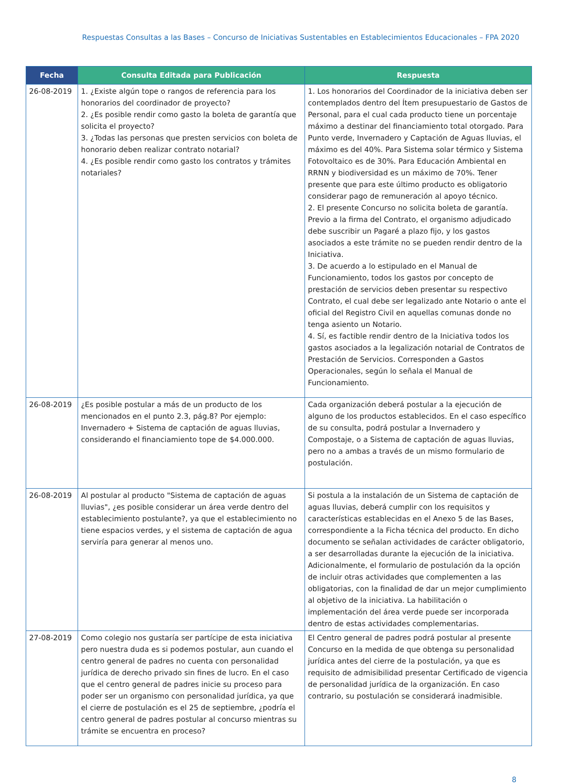Respuestas Consultas a las Bases – Concurso de Iniciativas Sustentables en Establecimientos Educacionales – FPA 2020
| Fecha | Consulta Editada para Publicación | Respuesta |
| --- | --- | --- |
| 26-08-2019 | 1. ¿Existe algún tope o rangos de referencia para los honorarios del coordinador de proyecto? 2. ¿Es posible rendir como gasto la boleta de garantía que solicita el proyecto? 3. ¿Todas las personas que presten servicios con boleta de honorario deben realizar contrato notarial? 4. ¿Es posible rendir como gasto los contratos y trámites notariales? | 1. Los honorarios del Coordinador de la iniciativa deben ser contemplados dentro del Ítem presupuestario de Gastos de Personal, para el cual cada producto tiene un porcentaje máximo a destinar del financiamiento total otorgado. Para Punto verde, Invernadero y Captación de Aguas lluvias, el máximo es del 40%. Para Sistema solar térmico y Sistema Fotovoltaico es de 30%. Para Educación Ambiental en RRNN y biodiversidad es un máximo de 70%. Tener presente que para este último producto es obligatorio considerar pago de remuneración al apoyo técnico. 2. El presente Concurso no solicita boleta de garantía. Previo a la firma del Contrato, el organismo adjudicado debe suscribir un Pagaré a plazo fijo, y los gastos asociados a este trámite no se pueden rendir dentro de la Iniciativa. 3. De acuerdo a lo estipulado en el Manual de Funcionamiento, todos los gastos por concepto de prestación de servicios deben presentar su respectivo Contrato, el cual debe ser legalizado ante Notario o ante el oficial del Registro Civil en aquellas comunas donde no tenga asiento un Notario. 4. Sí, es factible rendir dentro de la Iniciativa todos los gastos asociados a la legalización notarial de Contratos de Prestación de Servicios. Corresponden a Gastos Operacionales, según lo señala el Manual de Funcionamiento. |
| 26-08-2019 | ¿Es posible postular a más de un producto de los mencionados en el punto 2.3, pág.8? Por ejemplo: Invernadero + Sistema de captación de aguas lluvias, considerando el financiamiento tope de $4.000.000. | Cada organización deberá postular a la ejecución de alguno de los productos establecidos. En el caso específico de su consulta, podrá postular a Invernadero y Compostaje, o a Sistema de captación de aguas lluvias, pero no a ambas a través de un mismo formulario de postulación. |
| 26-08-2019 | Al postular al producto "Sistema de captación de aguas lluvias", ¿es posible considerar un área verde dentro del establecimiento postulante?, ya que el establecimiento no tiene espacios verdes, y el sistema de captación de agua serviría para generar al menos uno. | Si postula a la instalación de un Sistema de captación de aguas lluvias, deberá cumplir con los requisitos y características establecidas en el Anexo 5 de las Bases, correspondiente a la Ficha técnica del producto. En dicho documento se señalan actividades de carácter obligatorio, a ser desarrolladas durante la ejecución de la iniciativa. Adicionalmente, el formulario de postulación da la opción de incluir otras actividades que complementen a las obligatorias, con la finalidad de dar un mejor cumplimiento al objetivo de la iniciativa. La habilitación o implementación del área verde puede ser incorporada dentro de estas actividades complementarias. |
| 27-08-2019 | Como colegio nos gustaría ser partícipe de esta iniciativa pero nuestra duda es si podemos postular, aun cuando el centro general de padres no cuenta con personalidad jurídica de derecho privado sin fines de lucro. En el caso que el centro general de padres inicie su proceso para poder ser un organismo con personalidad jurídica, ya que el cierre de postulación es el 25 de septiembre, ¿podría el centro general de padres postular al concurso mientras su trámite se encuentra en proceso? | El Centro general de padres podrá postular al presente Concurso en la medida de que obtenga su personalidad jurídica antes del cierre de la postulación, ya que es requisito de admisibilidad presentar Certificado de vigencia de personalidad jurídica de la organización. En caso contrario, su postulación se considerará inadmisible. |
8